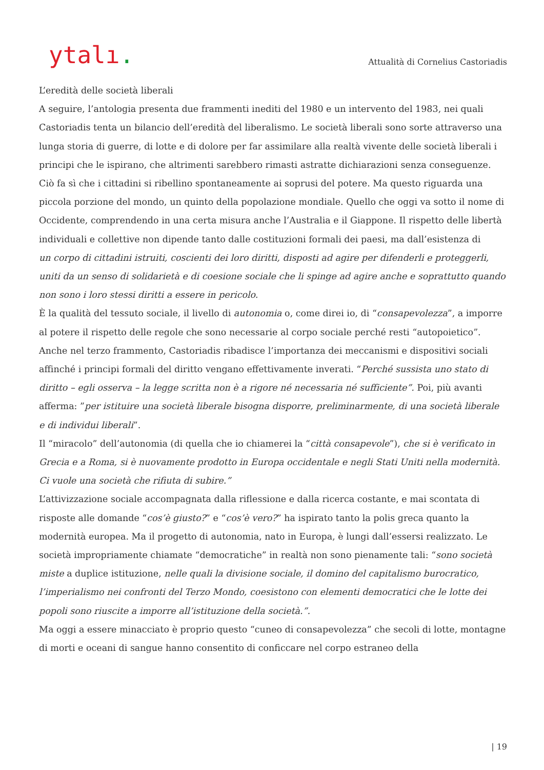ytalı.
Attualità di Cornelius Castoriadis
L’eredità delle società liberali
A seguire, l’antologia presenta due frammenti inediti del 1980 e un intervento del 1983, nei quali Castoriadis tenta un bilancio dell’eredità del liberalismo. Le società liberali sono sorte attraverso una lunga storia di guerre, di lotte e di dolore per far assimilare alla realtà vivente delle società liberali i principi che le ispirano, che altrimenti sarebbero rimasti astratte dichiarazioni senza conseguenze. Ciò fa sì che i cittadini si ribellino spontaneamente ai soprusi del potere. Ma questo riguarda una piccola porzione del mondo, un quinto della popolazione mondiale. Quello che oggi va sotto il nome di Occidente, comprendendo in una certa misura anche l’Australia e il Giappone. Il rispetto delle libertà individuali e collettive non dipende tanto dalle costituzioni formali dei paesi, ma dall’esistenza di
un corpo di cittadini istruiti, coscienti dei loro diritti, disposti ad agire per difenderli e proteggerli, uniti da un senso di solidarietà e di coesione sociale che li spinge ad agire anche e soprattutto quando non sono i loro stessi diritti a essere in pericolo.
È la qualità del tessuto sociale, il livello di autonomia o, come direi io, di “consapevolezza”, a imporre al potere il rispetto delle regole che sono necessarie al corpo sociale perché resti “autopoietico”.
Anche nel terzo frammento, Castoriadis ribadisce l’importanza dei meccanismi e dispositivi sociali affinché i principi formali del diritto vengano effettivamente inverati. “Perché sussista uno stato di diritto – egli osserva – la legge scritta non è a rigore né necessaria né sufficiente”. Poi, più avanti afferma: ”per istituire una società liberale bisogna disporre, preliminarmente, di una società liberale e di individui liberali”.
Il “miracolo” dell’autonomia (di quella che io chiamerei la “città consapevole”), che si è verificato in Grecia e a Roma, si è nuovamente prodotto in Europa occidentale e negli Stati Uniti nella modernità. Ci vuole una società che rifiuta di subire.”
L’attivizzazione sociale accompagnata dalla riflessione e dalla ricerca costante, e mai scontata di risposte alle domande “cos’è giusto?” e “cos’è vero?” ha ispirato tanto la polis greca quanto la modernità europea. Ma il progetto di autonomia, nato in Europa, è lungi dall’essersi realizzato. Le società impropriamente chiamate “democratiche” in realtà non sono pienamente tali: “sono società miste a duplice istituzione, nelle quali la divisione sociale, il domino del capitalismo burocratico, l’imperialismo nei confronti del Terzo Mondo, coesistono con elementi democratici che le lotte dei popoli sono riuscite a imporre all’istituzione della società.”.
Ma oggi a essere minacciato è proprio questo “cuneo di consapevolezza” che secoli di lotte, montagne di morti e oceani di sangue hanno consentito di conficcare nel corpo estraneo della
| 19